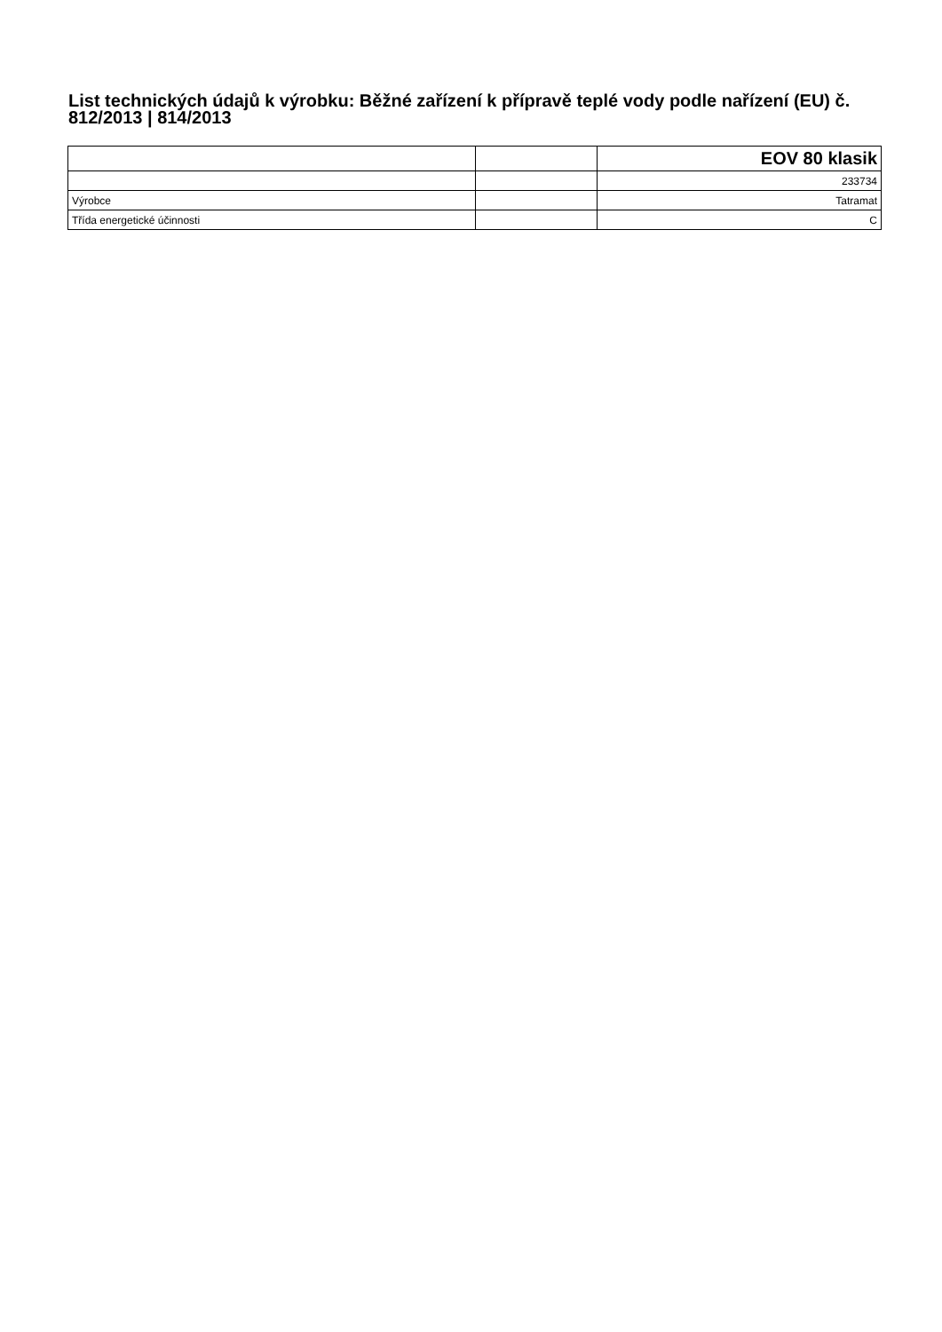List technických údajů k výrobku: Běžné zařízení k přípravě teplé vody podle nařízení (EU) č. 812/2013 | 814/2013
| | | EOV 80 klasik |
| | | 233734 |
| Výrobce | | Tatramat |
| Třída energetické účinnosti | | C |